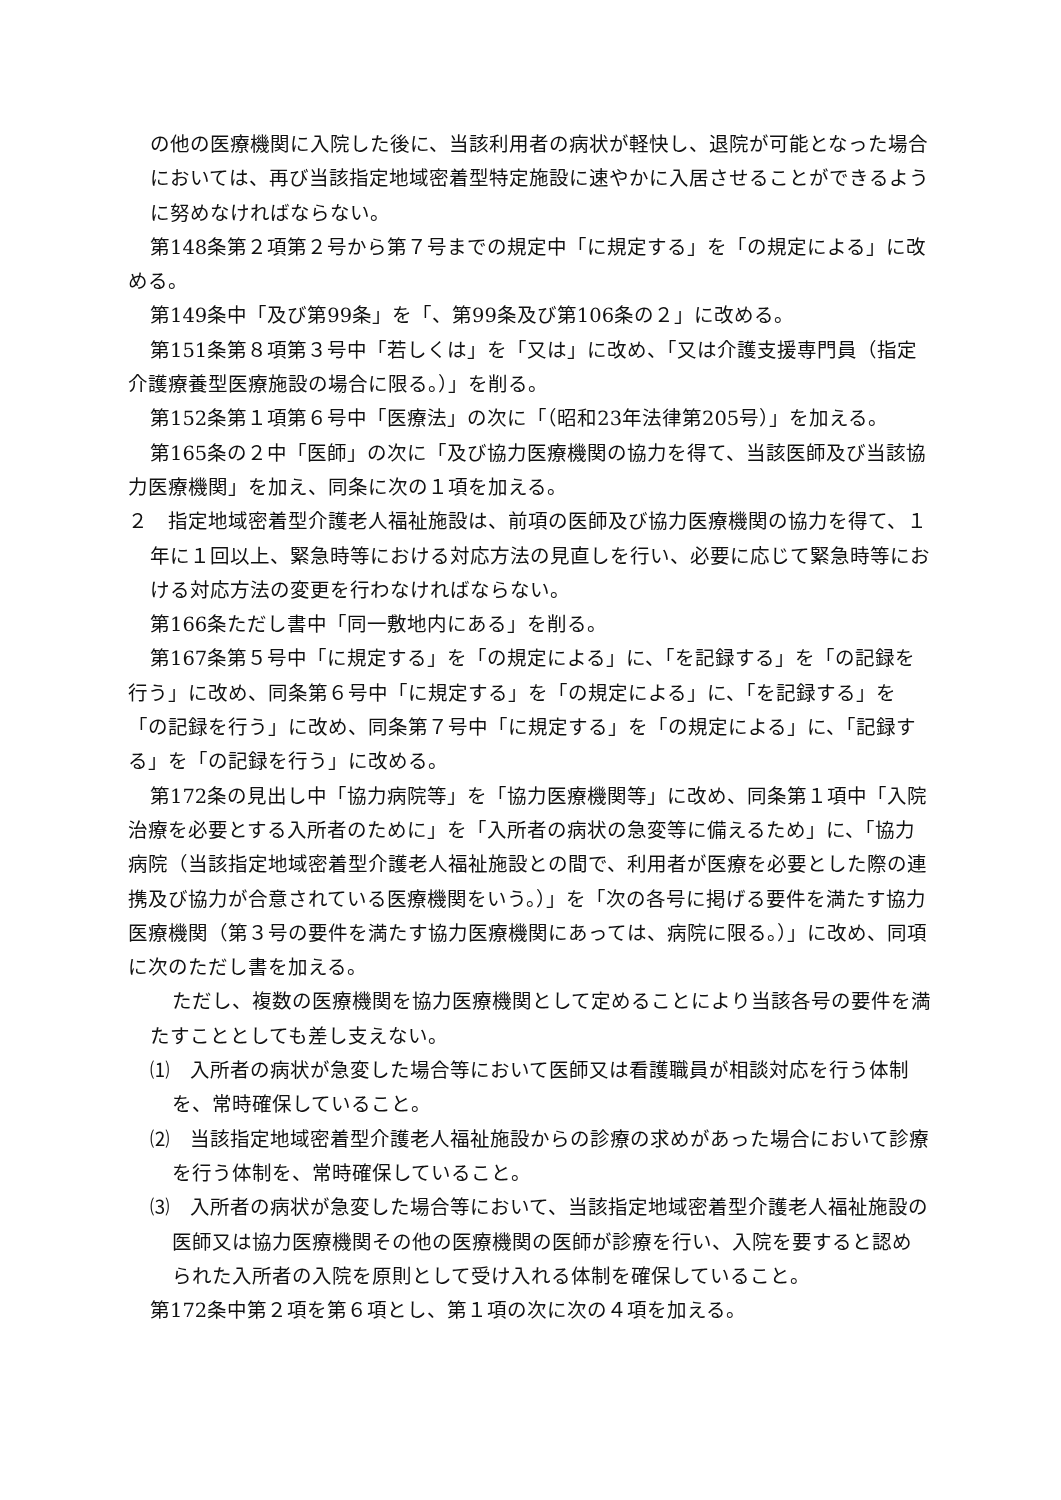の他の医療機関に入院した後に、当該利用者の病状が軽快し、退院が可能となった場合においては、再び当該指定地域密着型特定施設に速やかに入居させることができるように努めなければならない。
第148条第２項第２号から第７号までの規定中「に規定する」を「の規定による」に改める。
第149条中「及び第99条」を「、第99条及び第106条の２」に改める。
第151条第８項第３号中「若しくは」を「又は」に改め、「又は介護支援専門員（指定介護療養型医療施設の場合に限る。）」を削る。
第152条第１項第６号中「医療法」の次に「（昭和23年法律第205号）」を加える。
第165条の２中「医師」の次に「及び協力医療機関の協力を得て、当該医師及び当該協力医療機関」を加え、同条に次の１項を加える。
２　指定地域密着型介護老人福祉施設は、前項の医師及び協力医療機関の協力を得て、１年に１回以上、緊急時等における対応方法の見直しを行い、必要に応じて緊急時等における対応方法の変更を行わなければならない。
第166条ただし書中「同一敷地内にある」を削る。
第167条第５号中「に規定する」を「の規定による」に、「を記録する」を「の記録を行う」に改め、同条第６号中「に規定する」を「の規定による」に、「を記録する」を「の記録を行う」に改め、同条第７号中「に規定する」を「の規定による」に、「記録する」を「の記録を行う」に改める。
第172条の見出し中「協力病院等」を「協力医療機関等」に改め、同条第１項中「入院治療を必要とする入所者のために」を「入所者の病状の急変等に備えるため」に、「協力病院（当該指定地域密着型介護老人福祉施設との間で、利用者が医療を必要とした際の連携及び協力が合意されている医療機関をいう。）」を「次の各号に掲げる要件を満たす協力医療機関（第３号の要件を満たす協力医療機関にあっては、病院に限る。）」に改め、同項に次のただし書を加える。
ただし、複数の医療機関を協力医療機関として定めることにより当該各号の要件を満たすこととしても差し支えない。
⑴　入所者の病状が急変した場合等において医師又は看護職員が相談対応を行う体制を、常時確保していること。
⑵　当該指定地域密着型介護老人福祉施設からの診療の求めがあった場合において診療を行う体制を、常時確保していること。
⑶　入所者の病状が急変した場合等において、当該指定地域密着型介護老人福祉施設の医師又は協力医療機関その他の医療機関の医師が診療を行い、入院を要すると認められた入所者の入院を原則として受け入れる体制を確保していること。
第172条中第２項を第６項とし、第１項の次に次の４項を加える。